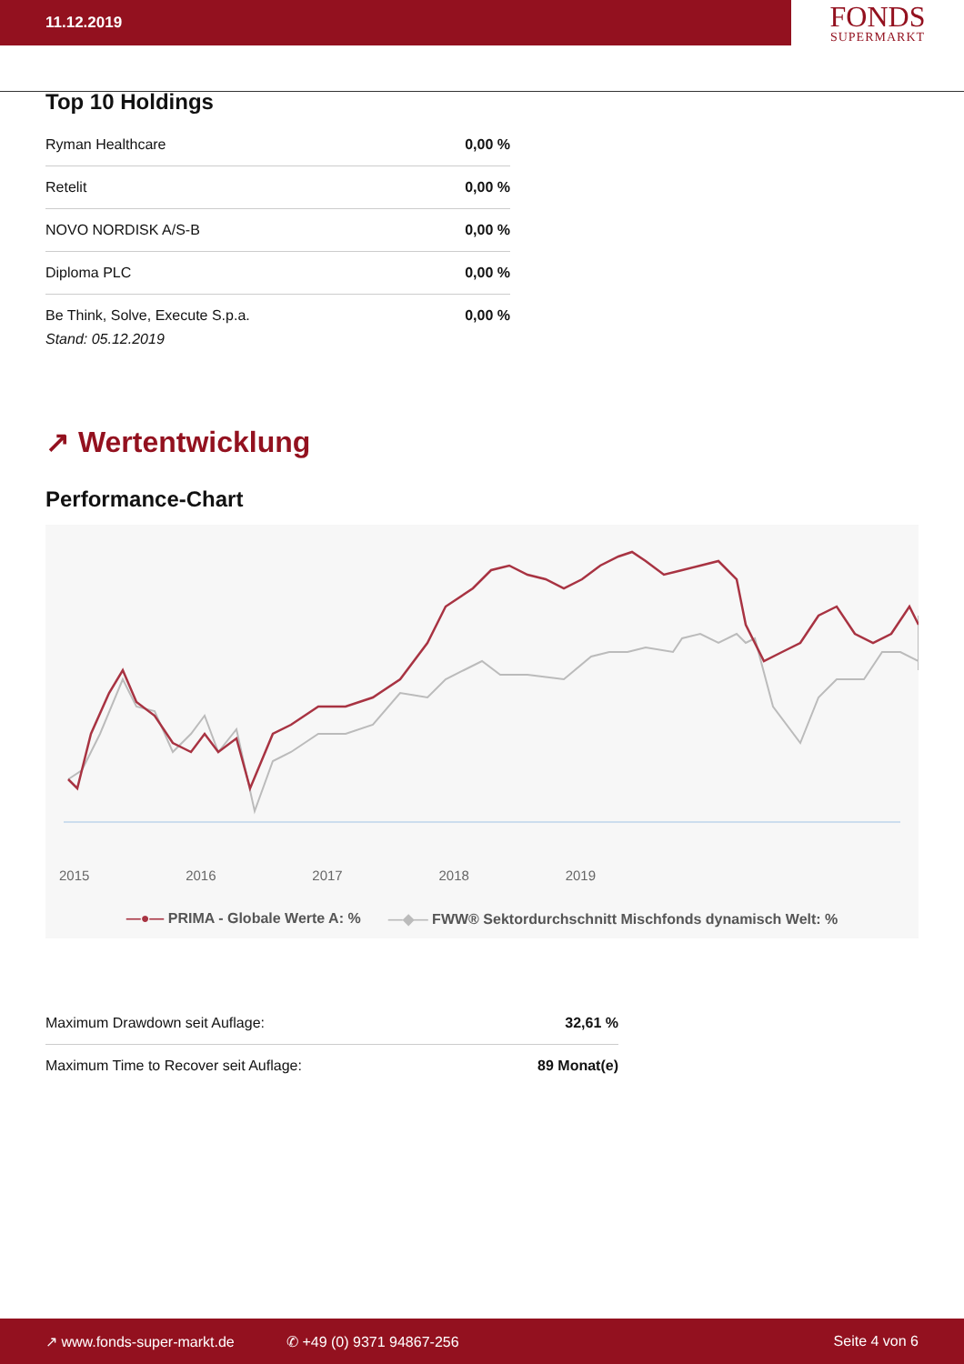11.12.2019
FONDS
SUPERMARKT
Top 10 Holdings
| Ryman Healthcare | 0,00 % |
| Retelit | 0,00 % |
| NOVO NORDISK A/S-B | 0,00 % |
| Diploma PLC | 0,00 % |
| Be Think, Solve, Execute S.p.a. | 0,00 % |
Stand: 05.12.2019
↗ Wertentwicklung
Performance-Chart
2015 2016 2017 2018 2019
—●— PRIMA - Globale Werte A: % —◆— FWW® Sektordurchschnitt Mischfonds dynamisch Welt: %
| Maximum Drawdown seit Auflage: | 32,61 % |
| Maximum Time to Recover seit Auflage: | 89 Monat(e) |
↗ www.fonds-super-markt.de ✆ +49 (0) 9371 94867-256 Seite 4 von 6